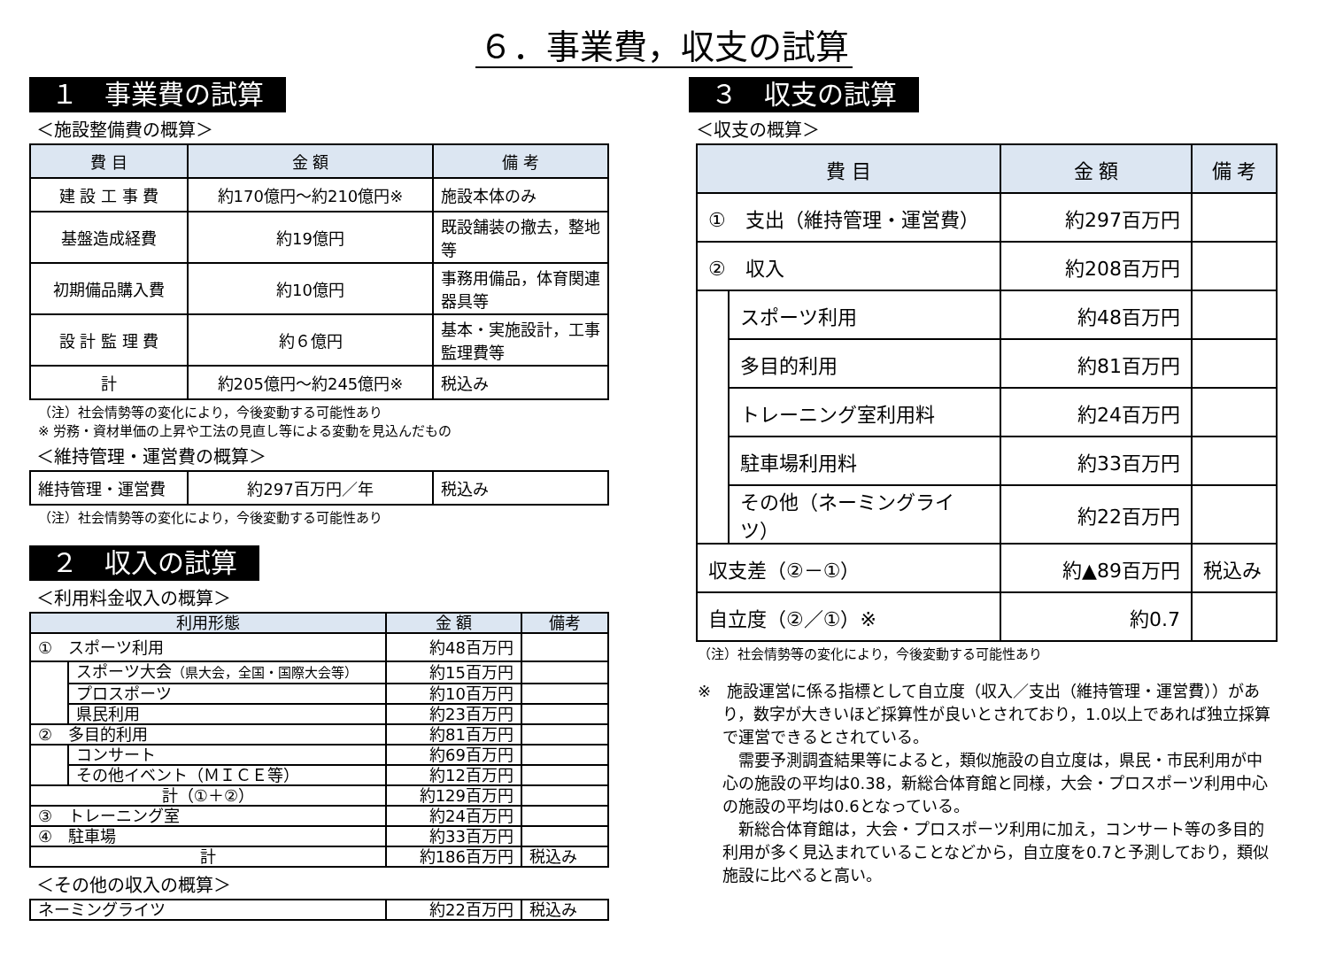６．事業費，収支の試算
１　事業費の試算
＜施設整備費の概算＞
| 費 目 | 金 額 | 備 考 |
| --- | --- | --- |
| 建 設 工 事 費 | 約170億円～約210億円※ | 施設本体のみ |
| 基盤造成経費 | 約19億円 | 既設舗装の撤去，整地等 |
| 初期備品購入費 | 約10億円 | 事務用備品，体育関連器具等 |
| 設 計 監 理 費 | 約６億円 | 基本・実施設計，工事監理費等 |
| 計 | 約205億円～約245億円※ | 税込み |
（注）社会情勢等の変化により，今後変動する可能性あり
※ 労務・資材単価の上昇や工法の見直し等による変動を見込んだもの
＜維持管理・運営費の概算＞
| 維持管理・運営費 | 約297百万円／年 | 税込み |
（注）社会情勢等の変化により，今後変動する可能性あり
２　収入の試算
＜利用料金収入の概算＞
| 利用形態 | | 金 額 | 備考 |
| --- | --- | --- | --- |
| ① スポーツ利用 | | 約48百万円 | |
| | スポーツ大会 （県大会，全国・国際大会等） | 約15百万円 | |
| | プロスポーツ | 約10百万円 | |
| | 県民利用 | 約23百万円 | |
| ② 多目的利用 | | 約81百万円 | |
| | コンサート | 約69百万円 | |
| | その他イベント（ＭＩＣＥ等） | 約12百万円 | |
| 計（①＋②） | | 約129百万円 | |
| ③ トレーニング室 | | 約24百万円 | |
| ④ 駐車場 | | 約33百万円 | |
| 計 | | 約186百万円 | 税込み |
＜その他の収入の概算＞
| ネーミングライツ | 約22百万円 | 税込み |
３　収支の試算
＜収支の概算＞
| 費 目 | | 金 額 | 備 考 |
| --- | --- | --- | --- |
| ① 支出（維持管理・運営費） | | 約297百万円 | |
| ② 収入 | | 約208百万円 | |
| | スポーツ利用 | 約48百万円 | |
| | 多目的利用 | 約81百万円 | |
| | トレーニング室利用料 | 約24百万円 | |
| | 駐車場利用料 | 約33百万円 | |
| | その他（ネーミングライツ） | 約22百万円 | |
| 収支差（②－①） | | 約▲89百万円 | 税込み |
| 自立度（②／①）※ | | 約0.7 | |
（注）社会情勢等の変化により，今後変動する可能性あり
※　施設運営に係る指標として自立度（収入／支出（維持管理・運営費））があり，数字が大きいほど採算性が良いとされており，1.0以上であれば独立採算で運営できるとされている。
　需要予測調査結果等によると，類似施設の自立度は，県民・市民利用が中心の施設の平均は0.38，新総合体育館と同様，大会・プロスポーツ利用中心の施設の平均は0.6となっている。
　新総合体育館は，大会・プロスポーツ利用に加え，コンサート等の多目的利用が多く見込まれていることなどから，自立度を0.7と予測しており，類似施設に比べると高い。